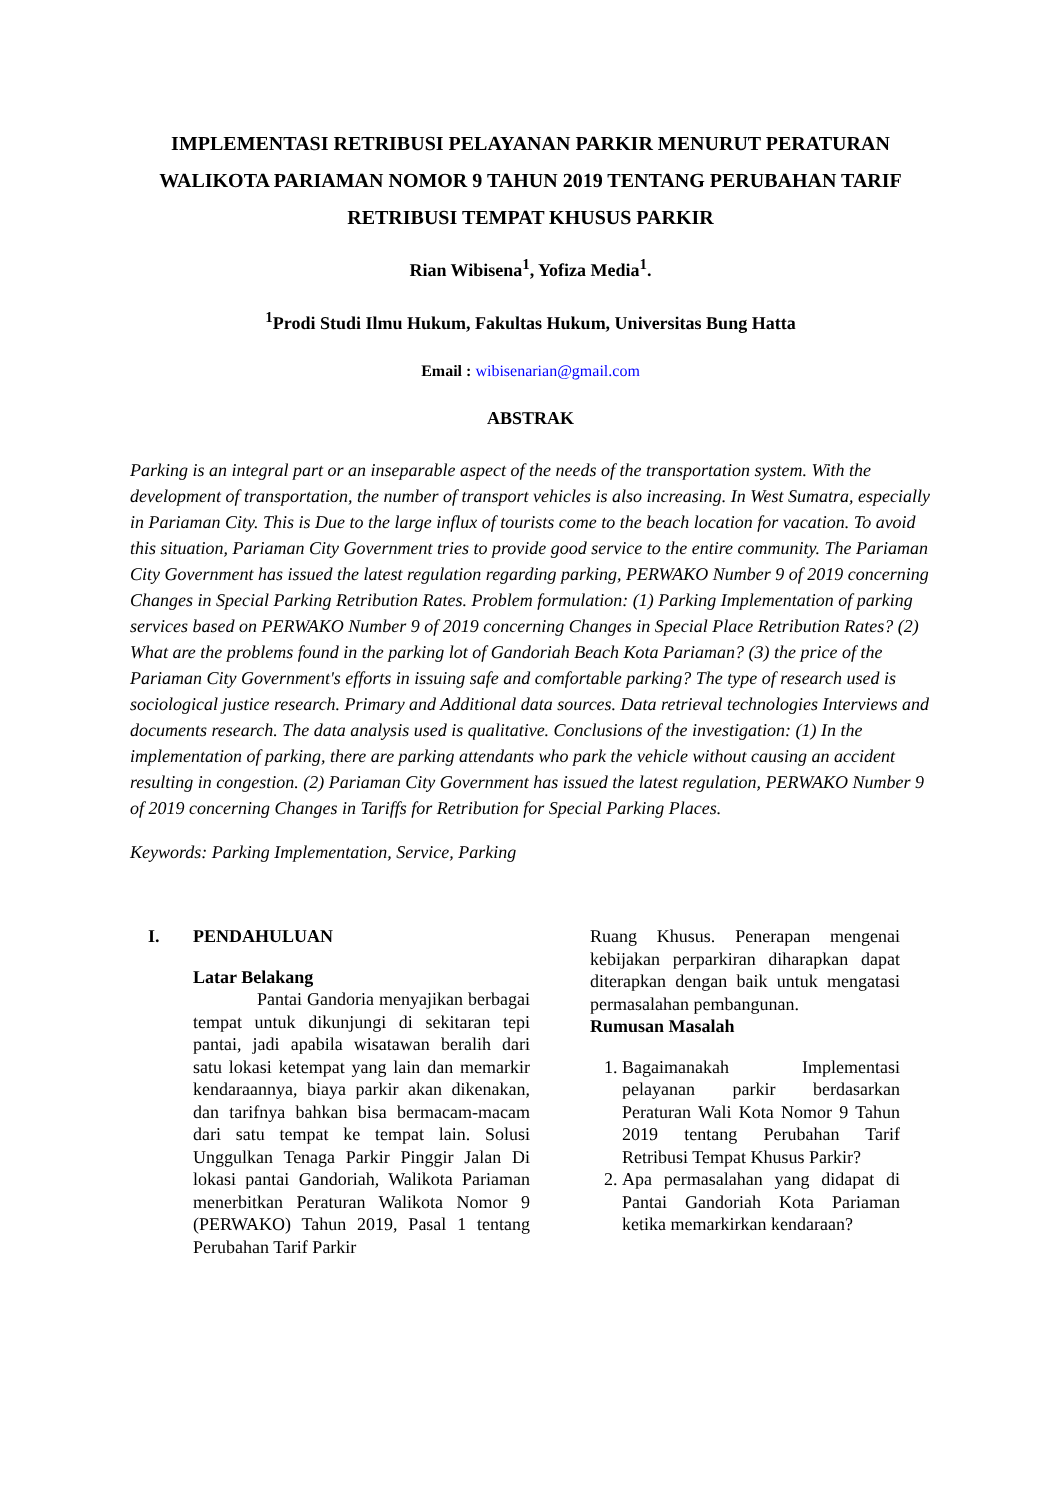IMPLEMENTASI RETRIBUSI PELAYANAN PARKIR MENURUT PERATURAN WALIKOTA PARIAMAN NOMOR 9 TAHUN 2019 TENTANG PERUBAHAN TARIF RETRIBUSI TEMPAT KHUSUS PARKIR
Rian Wibisena<sup>1</sup>, Yofiza Media<sup>1</sup>.
<sup>1</sup> Prodi Studi Ilmu Hukum, Fakultas Hukum, Universitas Bung Hatta
Email : wibisenarian@gmail.com
ABSTRAK
Parking is an integral part or an inseparable aspect of the needs of the transportation system. With the development of transportation, the number of transport vehicles is also increasing. In West Sumatra, especially in Pariaman City. This is Due to the large influx of tourists come to the beach location for vacation. To avoid this situation, Pariaman City Government tries to provide good service to the entire community. The Pariaman City Government has issued the latest regulation regarding parking, PERWAKO Number 9 of 2019 concerning Changes in Special Parking Retribution Rates. Problem formulation: (1) Parking Implementation of parking services based on PERWAKO Number 9 of 2019 concerning Changes in Special Place Retribution Rates? (2) What are the problems found in the parking lot of Gandoriah Beach Kota Pariaman? (3) the price of the Pariaman City Government's efforts in issuing safe and comfortable parking? The type of research used is sociological justice research. Primary and Additional data sources. Data retrieval technologies Interviews and documents research. The data analysis used is qualitative. Conclusions of the investigation: (1) In the implementation of parking, there are parking attendants who park the vehicle without causing an accident resulting in congestion. (2) Pariaman City Government has issued the latest regulation, PERWAKO Number 9 of 2019 concerning Changes in Tariffs for Retribution for Special Parking Places.
Keywords: Parking Implementation, Service, Parking
I. PENDAHULUAN
Latar Belakang
Pantai Gandoria menyajikan berbagai tempat untuk dikunjungi di sekitaran tepi pantai, jadi apabila wisatawan beralih dari satu lokasi ketempat yang lain dan memarkir kendaraannya, biaya parkir akan dikenakan, dan tarifnya bahkan bisa bermacam-macam dari satu tempat ke tempat lain. Solusi Unggulkan Tenaga Parkir Pinggir Jalan Di lokasi pantai Gandoriah, Walikota Pariaman menerbitkan Peraturan Walikota Nomor 9 (PERWAKO) Tahun 2019, Pasal 1 tentang Perubahan Tarif Parkir
Ruang Khusus. Penerapan mengenai kebijakan perparkiran diharapkan dapat diterapkan dengan baik untuk mengatasi permasalahan pembangunan.
Rumusan Masalah
1. Bagaimanakah Implementasi pelayanan parkir berdasarkan Peraturan Wali Kota Nomor 9 Tahun 2019 tentang Perubahan Tarif Retribusi Tempat Khusus Parkir?
2. Apa permasalahan yang didapat di Pantai Gandoriah Kota Pariaman ketika memarkirkan kendaraan?